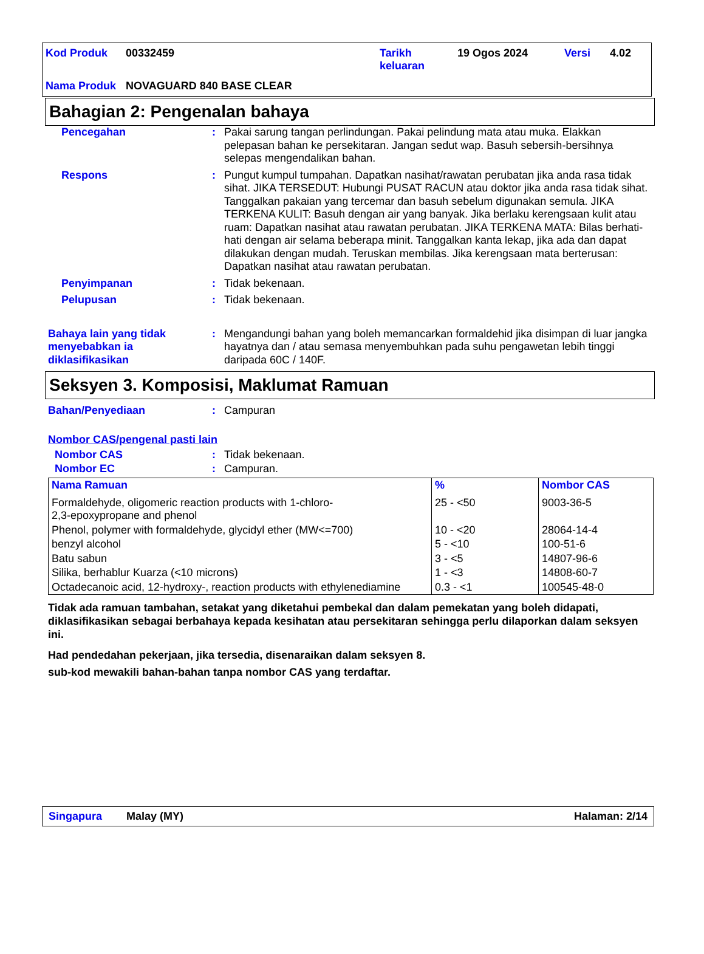| Kod Produk | 00332459 | Tarikh keluaran | 19 Ogos 2024 | Versi | 4.02 |
| Nama Produk | NOVAGUARD 840 BASE CLEAR | | | | |
Bahagian 2: Pengenalan bahaya
Pencegahan : Pakai sarung tangan perlindungan. Pakai pelindung mata atau muka. Elakkan pelepasan bahan ke persekitaran. Jangan sedut wap. Basuh sebersih-bersihnya selepas mengendalikan bahan.
Respons : Pungut kumpul tumpahan. Dapatkan nasihat/rawatan perubatan jika anda rasa tidak sihat. JIKA TERSEDUT: Hubungi PUSAT RACUN atau doktor jika anda rasa tidak sihat. Tanggalkan pakaian yang tercemar dan basuh sebelum digunakan semula. JIKA TERKENA KULIT: Basuh dengan air yang banyak. Jika berlaku kerengsaan kulit atau ruam: Dapatkan nasihat atau rawatan perubatan. JIKA TERKENA MATA: Bilas berhati-hati dengan air selama beberapa minit. Tanggalkan kanta lekap, jika ada dan dapat dilakukan dengan mudah. Teruskan membilas. Jika kerengsaan mata berterusan: Dapatkan nasihat atau rawatan perubatan.
Penyimpanan : Tidak bekenaan.
Pelupusan : Tidak bekenaan.
Bahaya lain yang tidak menyebabkan ia diklasifikasikan
: Mengandungi bahan yang boleh memancarkan formaldehid jika disimpan di luar jangka hayatnya dan / atau semasa menyembuhkan pada suhu pengawetan lebih tinggi daripada 60C / 140F.
Seksyen 3. Komposisi, Maklumat Ramuan
Bahan/Penyediaan : Campuran
Nombor CAS/pengenal pasti lain
Nombor CAS : Tidak bekenaan.
Nombor EC : Campuran.
| Nama Ramuan | % | Nombor CAS |
| --- | --- | --- |
| Formaldehyde, oligomeric reaction products with 1-chloro- 2,3-epoxypropane and phenol | 25 - <50 | 9003-36-5 |
| Phenol, polymer with formaldehyde, glycidyl ether (MW<=700) | 10 - <20 | 28064-14-4 |
| benzyl alcohol | 5 - <10 | 100-51-6 |
| Batu sabun | 3 - <5 | 14807-96-6 |
| Silika, berhablur Kuarza (<10 microns) | 1 - <3 | 14808-60-7 |
| Octadecanoic acid, 12-hydroxy-, reaction products with ethylenediamine | 0.3 - <1 | 100545-48-0 |
Tidak ada ramuan tambahan, setakat yang diketahui pembekal dan dalam pemekatan yang boleh didapati, diklasifikasikan sebagai berbahaya kepada kesihatan atau persekitaran sehingga perlu dilaporkan dalam seksyen ini.
Had pendedahan pekerjaan, jika tersedia, disenaraikan dalam seksyen 8.
sub-kod mewakili bahan-bahan tanpa nombor CAS yang terdaftar.
Singapura Malay (MY) Halaman: 2/14